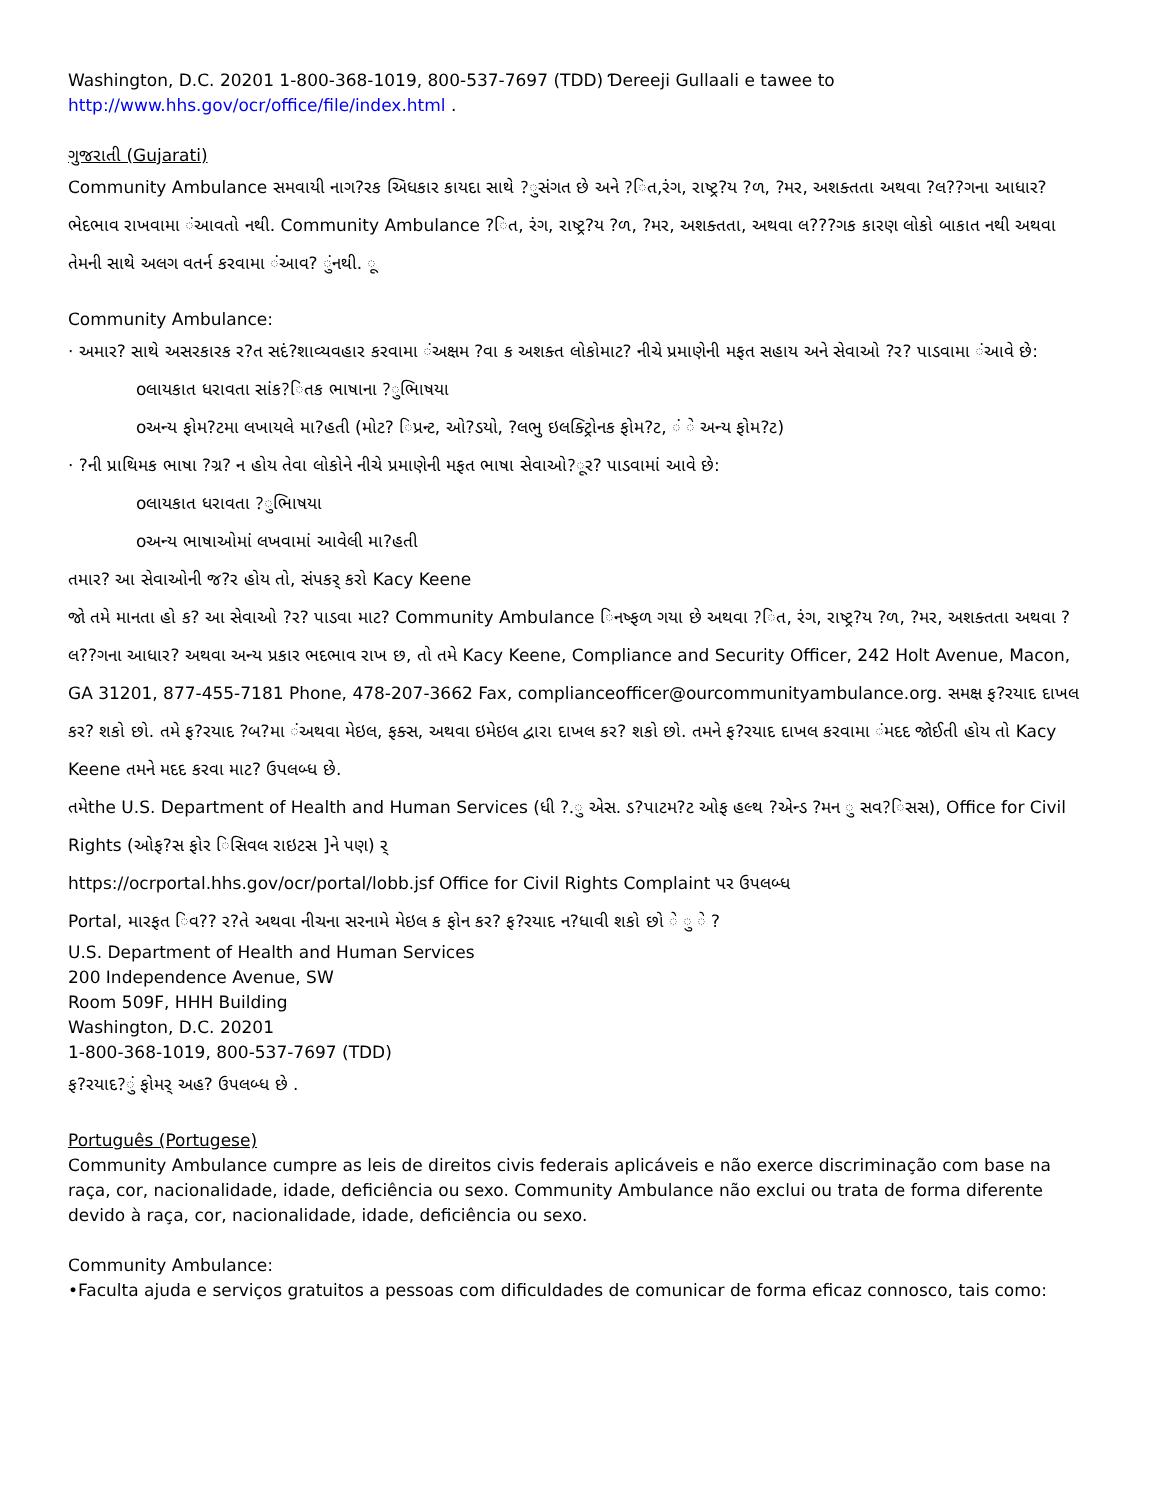Washington, D.C. 20201 1-800-368-1019, 800-537-7697 (TDD) Ɗereeji Gullaali e tawee to
http://www.hhs.gov/ocr/office/file/index.html .
ગુજરાતી (Gujarati)
Community Ambulance સમવાયી નાગ?રક અિધકાર કાયદા સાથે ?ુસંગત છે અને ?િત,રંગ, રાષ્ટ્ર?ય ?ળ, ?મર, અશક્તતા અથવા ?લ??ગના આધાર? ભેદભાવ રાખવામા ંઆવતો નથી. Community Ambulance ?િત, રંગ, રાષ્ટ્ર?ય ?ળ, ?મર, અશક્તતા, અથવા લ???ગક કારણ લોકો બાકાત નથી અથવા તેમની સાથે અલગ વતર્ન કરવામા ંઆવ? ુંનથી. ૂ
Community Ambulance:
· અમાર? સાથે અસરકારક ર?ત સદં?શાવ્યવહાર કરવામા ંઅક્ષમ ?વા ક અશક્ત લોકોમાટ? નીચે પ્રમાણેની મફત સહાય અને સેવાઓ ?ર? પાડવામા ંઆવે છે:
oલાયકાત ધરાવતા સાંક?િતક ભાષાના ?ુભાિષયા
oઅન્ય ફોમ?ટમા લખાયલે મા?હતી (મોટ? િપ્રન્ટ, ઓ?ડયો, ?લભુ ઇલક્ટ્રોિનક ફોમ?ટ, ં ે અન્ય ફોમ?ટ)
· ?ની પ્રાથિમક ભાષા ?ગ્ર? ન હોય તેવા લોકોને નીચે પ્રમાણેની મફત ભાષા સેવાઓ?ૂર? પાડવામાં આવે છે:
oલાયકાત ધરાવતા ?ુભાિષયા
oઅન્ય ભાષાઓમાં લખવામાં આવેલી મા?હતી
તમાર? આ સેવાઓની જ?ર હોય તો, સંપકર્ કરો Kacy Keene
જો તમે માનતા હો ક? આ સેવાઓ ?ર? પાડવા માટ? Community Ambulance િનષ્ફળ ગયા છે અથવા ?િત, રંગ, રાષ્ટ્ર?ય ?ળ, ?મર, અશક્તતા અથવા ?લ??ગના આધાર? અથવા અન્ય પ્રકાર ભદભાવ રાખ છ, તો તમે Kacy Keene, Compliance and Security Officer, 242 Holt Avenue, Macon, GA 31201, 877-455-7181 Phone, 478-207-3662 Fax, complianceofficer@ourcommunityambulance.org. સમક્ષ ફ?રયાદ દાખલ કર? શકો છો. તમે ફ?રયાદ ?બ?મા ંઅથવા મેઇલ, ફક્સ, અથવા ઇમેઇલ દ્વારા દાખલ કર? શકો છો. તમને ફ?રયાદ દાખલ કરવામા ંમદદ જોઈતી હોય તો Kacy Keene તમને મદદ કરવા માટ? ઉપલબ્ધ છે.
તમેthe U.S. Department of Health and Human Services (ધી ?.ુ એસ. ડ?પાટમ?ટ ઓફ હલ્થ ?એન્ડ ?મન ુ સવ?િસસ), Office for Civil Rights (ઓફ?સ ફોર િસિવલ રાઇટસ ]ને પણ) ર્
https://ocrportal.hhs.gov/ocr/portal/lobb.jsf Office for Civil Rights Complaint પર ઉપલબ્ધ
Portal, મારફત િવ?? ર?તે અથવા નીચના સરનામે મેઇલ ક ફોન કર? ફ?રયાદ ન?ધાવી શકો છો ે ુ ે ?
U.S. Department of Health and Human Services
200 Independence Avenue, SW
Room 509F, HHH Building
Washington, D.C. 20201
1-800-368-1019, 800-537-7697 (TDD)
ફ?રયાદ?ું ફોમર્ અહ? ઉપલબ્ધ છે .
Português (Portugese)
Community Ambulance cumpre as leis de direitos civis federais aplicáveis e não exerce discriminação com base na raça, cor, nacionalidade, idade, deficiência ou sexo. Community Ambulance não exclui ou trata de forma diferente devido à raça, cor, nacionalidade, idade, deficiência ou sexo.
Community Ambulance:
•Faculta ajuda e serviços gratuitos a pessoas com dificuldades de comunicar de forma eficaz connosco, tais como: